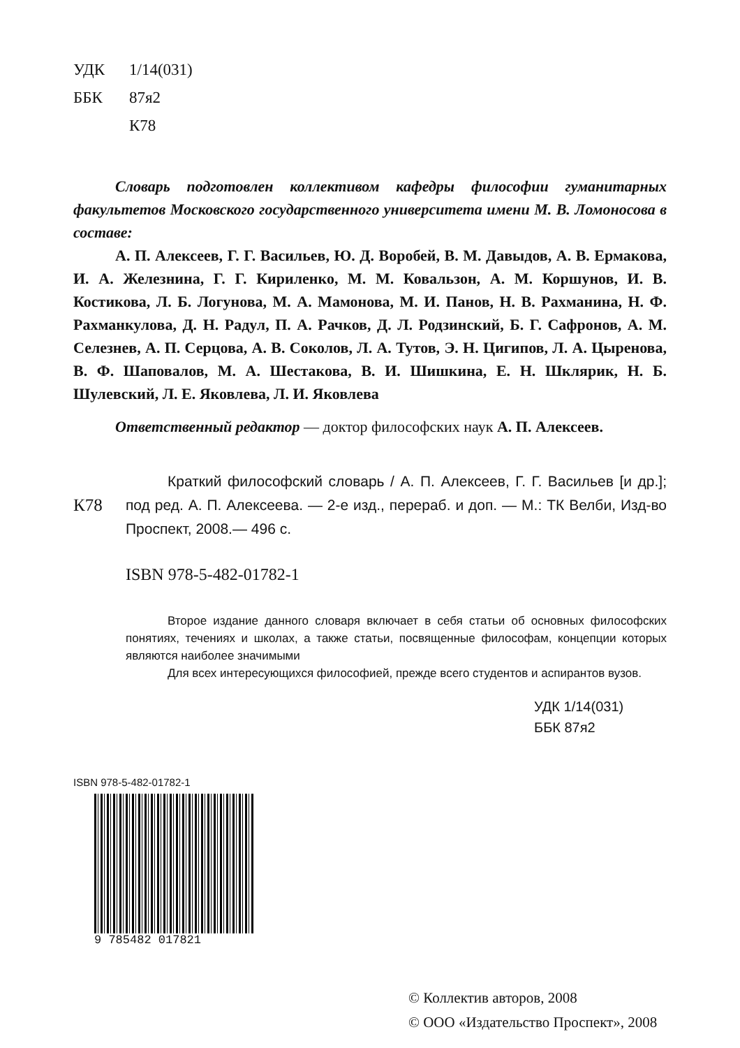УДК 1/14(031)
ББК 87я2
К78
Словарь подготовлен коллективом кафедры философии гуманитарных факультетов Московского государственного университета имени М. В. Ломоносова в составе:
А. П. Алексеев, Г. Г. Васильев, Ю. Д. Воробей, В. М. Давыдов, А. В. Ермакова, И. А. Железнина, Г. Г. Кириленко, М. М. Ковальзон, А. М. Коршунов, И. В. Костикова, Л. Б. Логунова, М. А. Мамонова, М. И. Панов, Н. В. Рахманина, Н. Ф. Рахманкулова, Д. Н. Радул, П. А. Рачков, Д. Л. Родзинский, Б. Г. Сафронов, А. М. Селезнев, А. П. Серцова, А. В. Соколов, Л. А. Тутов, Э. Н. Цигипов, Л. А. Цыренова, В. Ф. Шаповалов, М. А. Шестакова, В. И. Шишкина, Е. Н. Шклярик, Н. Б. Шулевский, Л. Е. Яковлева, Л. И. Яковлева
Ответственный редактор — доктор философских наук А. П. Алексеев.
К78
Краткий философский словарь / А. П. Алексеев, Г. Г. Васильев [и др.]; под ред. А. П. Алексеева. — 2-е изд., перераб. и доп. — М.: ТК Велби, Изд-во Проспект, 2008.— 496 с.
ISBN 978-5-482-01782-1
Второе издание данного словаря включает в себя статьи об основных философских понятиях, течениях и школах, а также статьи, посвященные философам, концепции которых являются наиболее значимыми
Для всех интересующихся философией, прежде всего студентов и аспирантов вузов.
УДК 1/14(031)
ББК 87я2
ISBN 978-5-482-01782-1
9 785482 017821
© Коллектив авторов, 2008
© ООО «Издательство Проспект», 2008